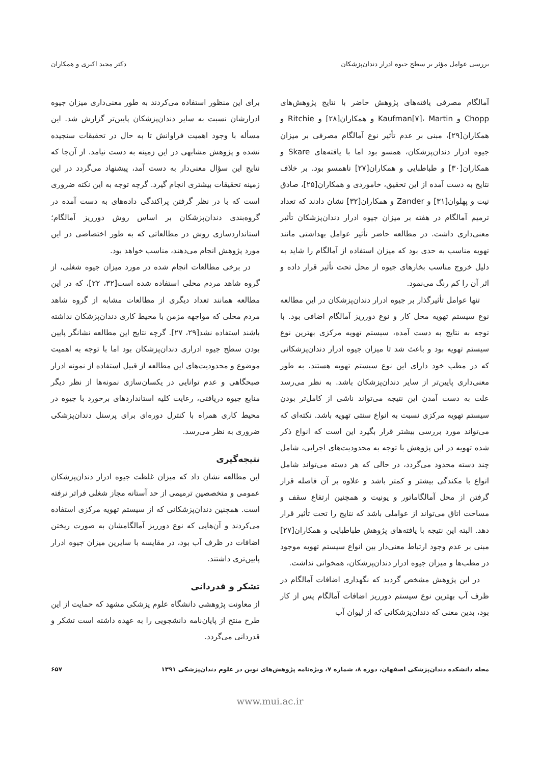بررسی عوامل مؤثر بر سطح جیوه ادرار دندان‌پزشکان دکتر مجید اکبری و همکاران
آمالگام مصرفی یافته‌های پژوهش حاضر با نتایج پژوهش‌های Chopp و Kaufman[۷]، Martin و همکاران[۲۸] و Ritchie و همکاران[۲۹]، مبنی بر عدم تأثیر نوع آمالگام مصرفی بر میزان جیوه ادرار دندان‌پزشکان، همسو بود اما با یافته‌های Skare و همکاران[۳۰] و طباطبایی و همکاران[۲۷] ناهمسو بود. بر خلاف نتایج به دست آمده از این تحقیق، خاموردی و همکاران[۲۵]، صادق نیت و پهلوان[۳۱] و Zander و همکاران[۳۲] نشان دادند که تعداد ترمیم آمالگام در هفته بر میزان جیوه ادرار دندان‌پزشکان تأثیر معنی‌داری داشت. در مطالعه حاضر تأثیر عوامل بهداشتی مانند تهویه مناسب به حدی بود که میزان استفاده از آمالگام را شاید به دلیل خروج مناسب بخارهای جیوه از محل تحت تأثیر قرار داده و اثر آن را کم رنگ می‌نمود.
تنها عوامل تأثیرگذار بر جیوه ادرار دندان‌پزشکان در این مطالعه نوع سیستم تهویه محل کار و نوع دورریز آمالگام اضافی بود. با توجه به نتایج به دست آمده، سیستم تهویه مرکزی بهترین نوع سیستم تهویه بود و باعث شد تا میزان جیوه ادرار دندان‌پزشکانی که در مطب خود دارای این نوع سیستم تهویه هستند، به طور معنی‌داری پایین‌تر از سایر دندان‌پزشکان باشد. به نظر می‌رسد علت به دست آمدن این نتیجه می‌تواند ناشی از کامل‌تر بودن سیستم تهویه مرکزی نسبت به انواع سنتی تهویه باشد. نکته‌ای که می‌تواند مورد بررسی بیشتر قرار بگیرد این است که انواع ذکر شده تهویه در این پژوهش با توجه به محدودیت‌های اجرایی، شامل چند دسته محدود می‌گردد، در حالی که هر دسته می‌تواند شامل انواع با مکندگی بیشتر و کمتر باشد و علاوه بر آن فاصله قرار گرفتن از محل آمالگاماتور و یونیت و همچنین ارتفاع سقف و مساحت اتاق می‌تواند از عواملی باشد که نتایج را تحت تأثیر قرار دهد. البته این نتیجه با یافته‌های پژوهش طباطبایی و همکاران[۲۷] مبنی بر عدم وجود ارتباط معنی‌دار بین انواع سیستم تهویه موجود در مطب‌ها و میزان جیوه ادرار دندان‌پزشکان، همخوانی نداشت.
در این پژوهش مشخص گردید که نگهداری اضافات آمالگام در ظرف آب بهترین نوع سیستم دورریز اضافات آمالگام پس از کار بود، بدین معنی که دندان‌پزشکانی که از لیوان آب
برای این منظور استفاده می‌کردند به طور معنی‌داری میزان جیوه ادرارشان نسبت به سایر دندان‌پزشکان پایین‌تر گزارش شد. این مسأله با وجود اهمیت فراوانش تا به حال در تحقیقات سنجیده نشده و پژوهش مشابهی در این زمینه به دست نیامد. از آن‌جا که نتایج این سؤال معنی‌دار به دست آمد، پیشنهاد می‌گردد در این زمینه تحقیقات بیشتری انجام گیرد. گرچه توجه به این نکته ضروری است که با در نظر گرفتن پراکندگی داده‌های به دست آمده در گروه‌بندی دندان‌پزشکان بر اساس روش دورریز آمالگام؛ استانداردسازی روش در مطالعاتی که به طور اختصاصی در این مورد پژوهش انجام می‌دهند، مناسب خواهد بود.
در برخی مطالعات انجام شده در مورد میزان جیوه شغلی، از گروه شاهد مردم محلی استفاده شده است[۳۲، ۲۲]، که در این مطالعه همانند تعداد دیگری از مطالعات مشابه از گروه شاهد مردم محلی که مواجهه مزمن با محیط کاری دندان‌پزشکان نداشته باشند استفاده نشد[۲۹، ۲۷]. گرچه نتایج این مطالعه نشانگر پایین بودن سطح جیوه ادراری دندان‌پزشکان بود اما با توجه به اهمیت موضوع و محدودیت‌های این مطالعه از قبیل استفاده از نمونه ادرار صبحگاهی و عدم توانایی در یکسان‌سازی نمونه‌ها از نظر دیگر منابع جیوه دریافتی، رعایت کلیه استانداردهای برخورد با جیوه در محیط کاری همراه با کنترل دوره‌ای برای پرسنل دندان‌پزشکی ضروری به نظر می‌رسد.
نتیجه‌گیری
این مطالعه نشان داد که میزان غلظت جیوه ادرار دندان‌پزشکان عمومی و متخصصین ترمیمی از حد آستانه مجاز شغلی فراتر نرفته است. همچنین دندان‌پزشکانی که از سیستم تهویه مرکزی استفاده می‌کردند و آن‌هایی که نوع دورریز آمالگامشان به صورت ریختن اضافات در ظرف آب بود، در مقایسه با سایرین میزان جیوه ادرار پایین‌تری داشتند.
تشکر و قدردانی
از معاونت پژوهشی دانشگاه علوم پزشکی مشهد که حمایت از این طرح منتج از پایان‌نامه دانشجویی را به عهده داشته است تشکر و قدردانی می‌گردد.
مجله دانشکده دندان‌پزشکی اصفهان، دوره ۸، شماره ۷، ویژه‌نامه پژوهش‌های نوین در علوم دندان‌پزشکی ۱۳۹۱ ۶۵۷
www.mui.ac.ir